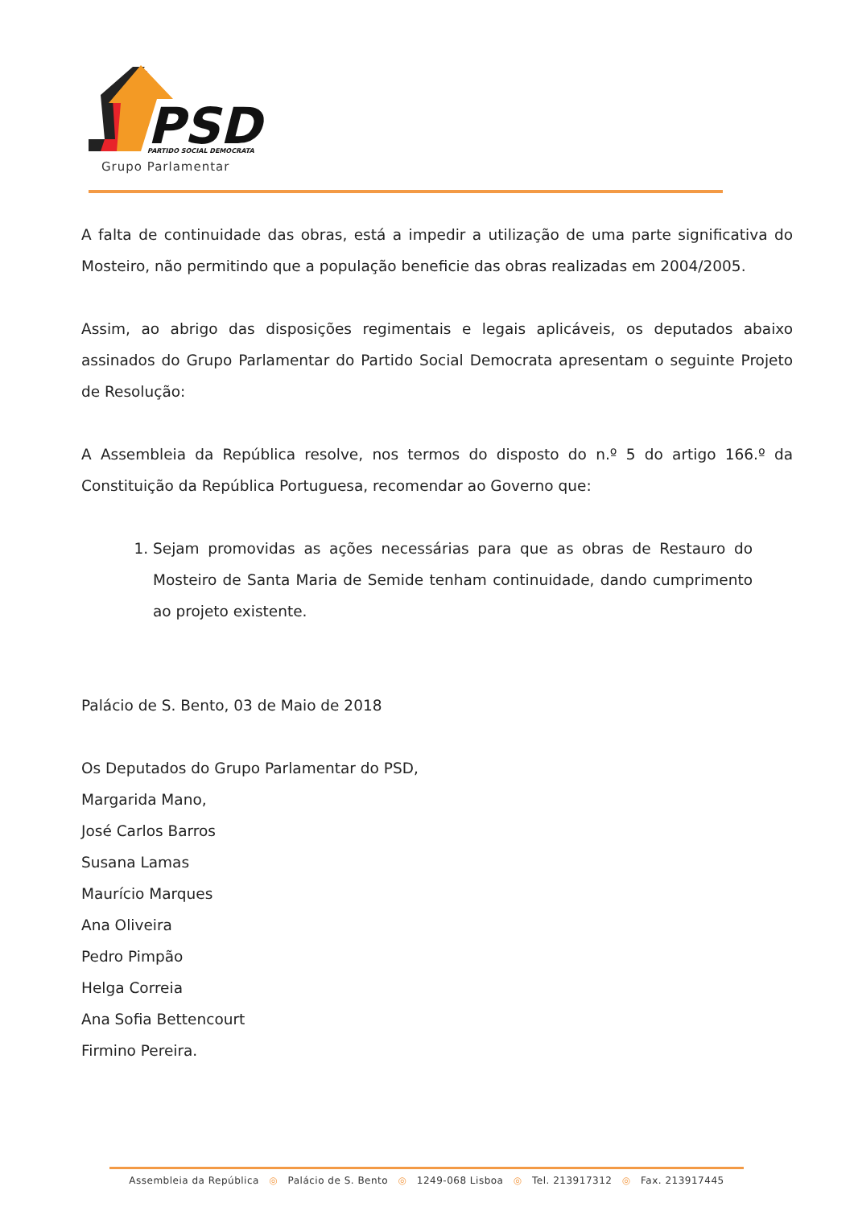PSD
PARTIDO SOCIAL DEMOCRATA
Grupo Parlamentar
A falta de continuidade das obras, está a impedir a utilização de uma parte significativa do Mosteiro, não permitindo que a população beneficie das obras realizadas em 2004/2005.
Assim, ao abrigo das disposições regimentais e legais aplicáveis, os deputados abaixo assinados do Grupo Parlamentar do Partido Social Democrata apresentam o seguinte Projeto de Resolução:
A Assembleia da República resolve, nos termos do disposto do n.º 5 do artigo 166.º da Constituição da República Portuguesa, recomendar ao Governo que:
1. Sejam promovidas as ações necessárias para que as obras de Restauro do Mosteiro de Santa Maria de Semide tenham continuidade, dando cumprimento ao projeto existente.
Palácio de S. Bento, 03 de Maio de 2018
Os Deputados do Grupo Parlamentar do PSD,
Margarida Mano,
José Carlos Barros
Susana Lamas
Maurício Marques
Ana Oliveira
Pedro Pimpão
Helga Correia
Ana Sofia Bettencourt
Firmino Pereira.
Assembleia da República ◎ Palácio de S. Bento ◎ 1249-068 Lisboa ◎ Tel. 213917312 ◎ Fax. 213917445